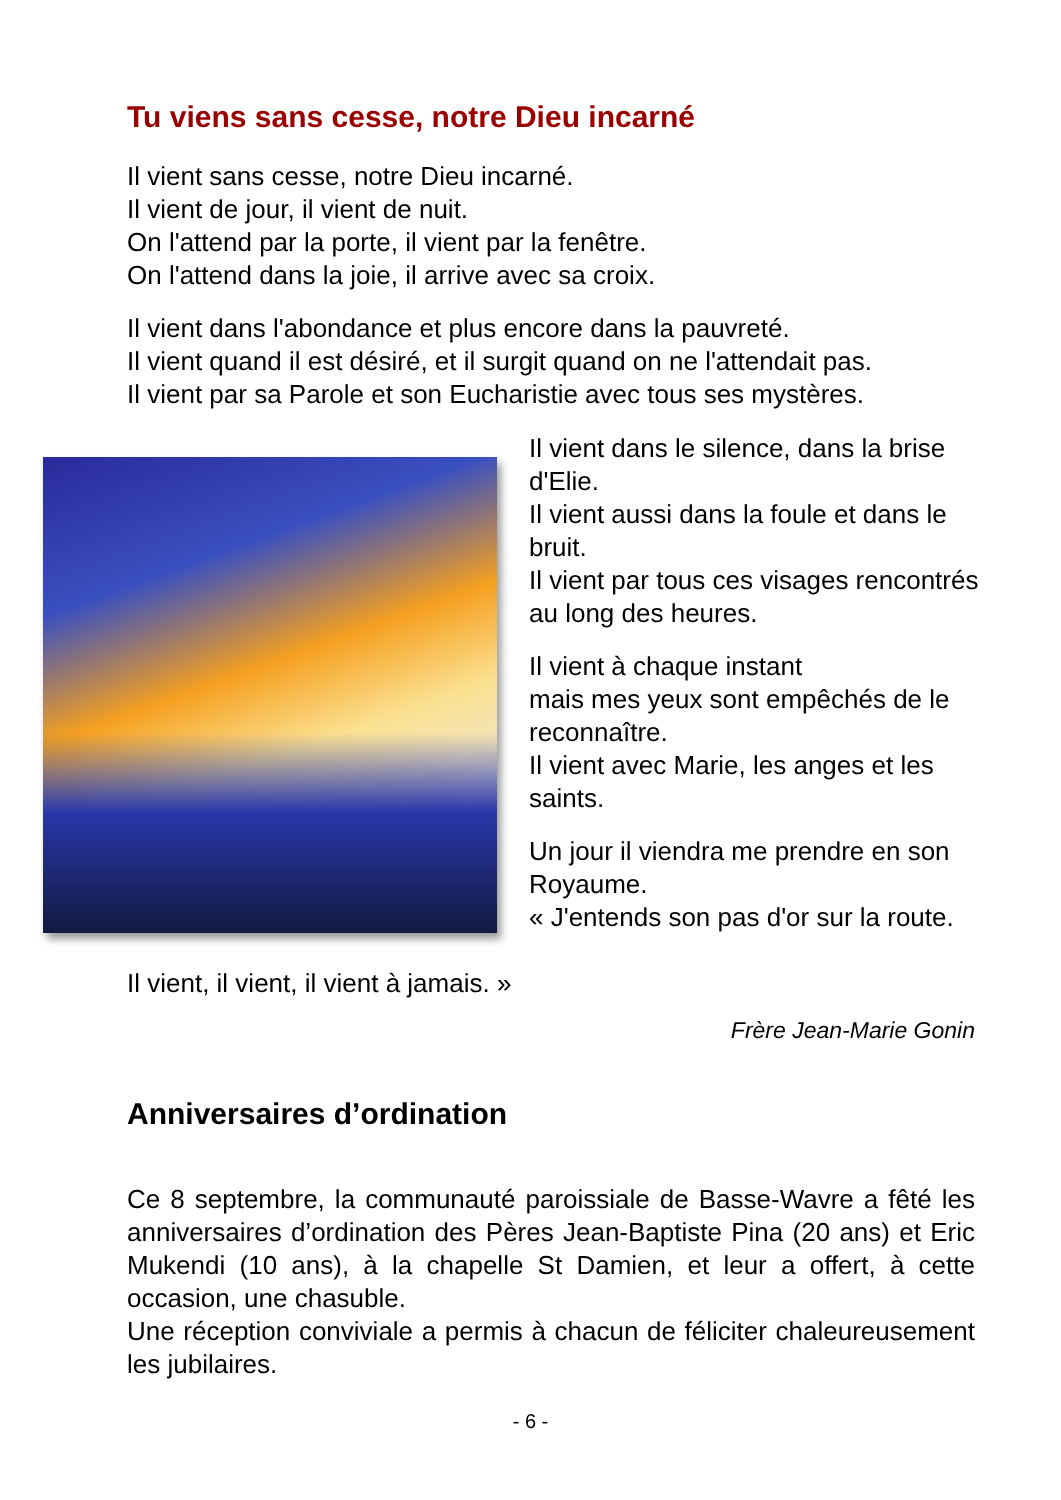Tu viens sans cesse, notre Dieu incarné
Il vient sans cesse, notre Dieu incarné.
Il vient de jour, il vient de nuit.
On l'attend par la porte, il vient par la fenêtre.
On l'attend dans la joie, il arrive avec sa croix.
Il vient dans l'abondance et plus encore dans la pauvreté.
Il vient quand il est désiré, et il surgit quand on ne l'attendait pas.
Il vient par sa Parole et son Eucharistie avec tous ses mystères.
Il vient dans le silence, dans la brise d'Elie.
Il vient aussi dans la foule et dans le bruit.
Il vient par tous ces visages rencontrés au long des heures.
Il vient à chaque instant
mais mes yeux sont empêchés de le reconnaître.
Il vient avec Marie, les anges et les saints.
Un jour il viendra me prendre en son Royaume.
« J'entends son pas d'or sur la route.
Il vient, il vient, il vient à jamais. »
Frère Jean-Marie Gonin
Anniversaires d’ordination
Ce 8 septembre, la communauté paroissiale de Basse-Wavre a fêté les anniversaires d’ordination des Pères Jean-Baptiste Pina (20 ans) et Eric Mukendi (10 ans), à la chapelle St Damien, et leur a offert, à cette occasion, une chasuble.
Une réception conviviale a permis à chacun de féliciter chaleureusement les jubilaires.
- 6 -